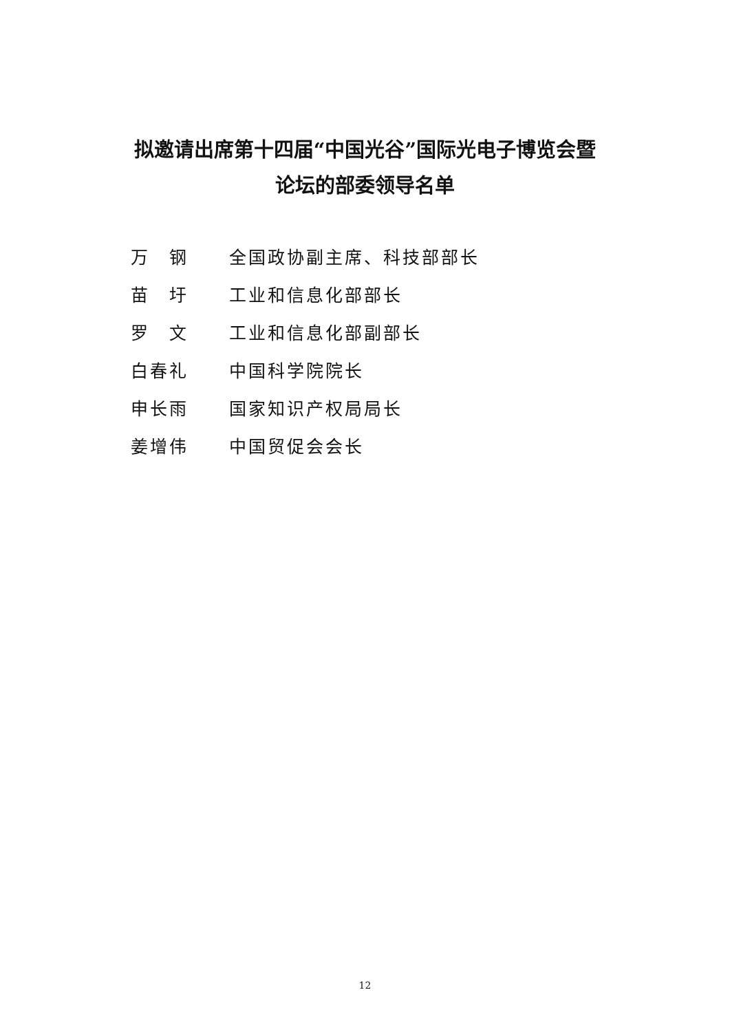拟邀请出席第十四届“中国光谷”国际光电子博览会暨
论坛的部委领导名单
万　钢 全国政协副主席、科技部部长
苗　圩 工业和信息化部部长
罗　文 工业和信息化部副部长
白春礼 中国科学院院长
申长雨 国家知识产权局局长
姜增伟 中国贸促会会长
12